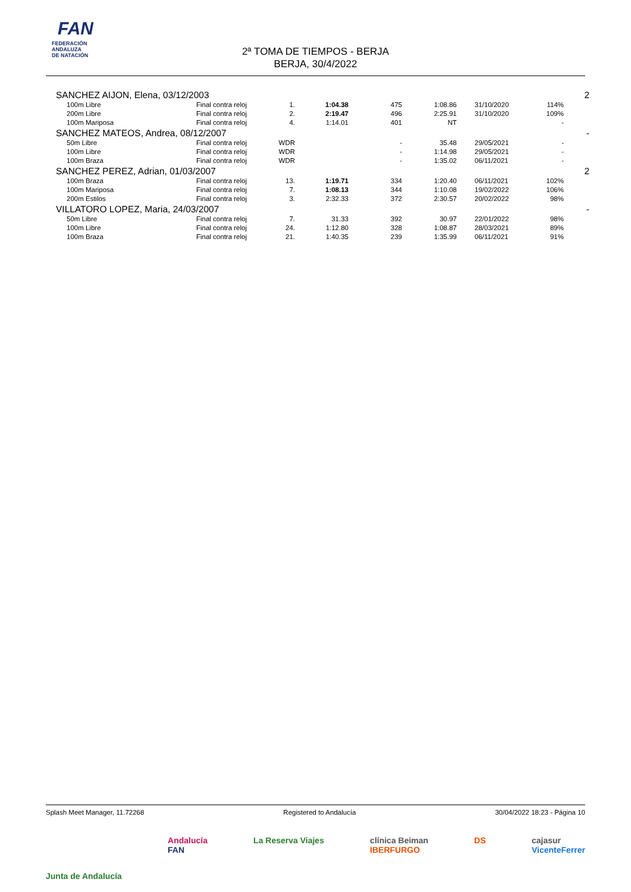FAN
FEDERACIÓN
ANDALUZA
DE NATACIÓN
2ª TOMA DE TIEMPOS - BERJA
BERJA, 30/4/2022
| SANCHEZ AIJON, Elena, 03/12/2003 | | | | | | | | | 2 |
| | 100m Libre | Final contra reloj | 1. | 1:04.38 | 475 | 1:08.86 | 31/10/2020 | 114% | |
| | 200m Libre | Final contra reloj | 2. | 2:19.47 | 496 | 2:25.91 | 31/10/2020 | 109% | |
| | 100m Mariposa | Final contra reloj | 4. | 1:14.01 | 401 | NT | | - | |
| SANCHEZ MATEOS, Andrea, 08/12/2007 | | | | | | | | | - |
| | 50m Libre | Final contra reloj | WDR | | - | 35.48 | 29/05/2021 | - | |
| | 100m Libre | Final contra reloj | WDR | | - | 1:14.98 | 29/05/2021 | - | |
| | 100m Braza | Final contra reloj | WDR | | - | 1:35.02 | 06/11/2021 | - | |
| SANCHEZ PEREZ, Adrian, 01/03/2007 | | | | | | | | | 2 |
| | 100m Braza | Final contra reloj | 13. | 1:19.71 | 334 | 1:20.40 | 06/11/2021 | 102% | |
| | 100m Mariposa | Final contra reloj | 7. | 1:08.13 | 344 | 1:10.08 | 19/02/2022 | 106% | |
| | 200m Estilos | Final contra reloj | 3. | 2:32.33 | 372 | 2:30.57 | 20/02/2022 | 98% | |
| VILLATORO LOPEZ, Maria, 24/03/2007 | | | | | | | | | - |
| | 50m Libre | Final contra reloj | 7. | 31.33 | 392 | 30.97 | 22/01/2022 | 98% | |
| | 100m Libre | Final contra reloj | 24. | 1:12.80 | 328 | 1:08.87 | 28/03/2021 | 89% | |
| | 100m Braza | Final contra reloj | 21. | 1:40.35 | 239 | 1:35.99 | 06/11/2021 | 91% | |
Splash Meet Manager, 11.72268 Registered to Andalucía 30/04/2022 18:23 - Página 10
Junta de Andalucía Andalucía
FAN La Reserva Viajes clínica Beiman
IBERFURGO DS cajasur
VicenteFerrer